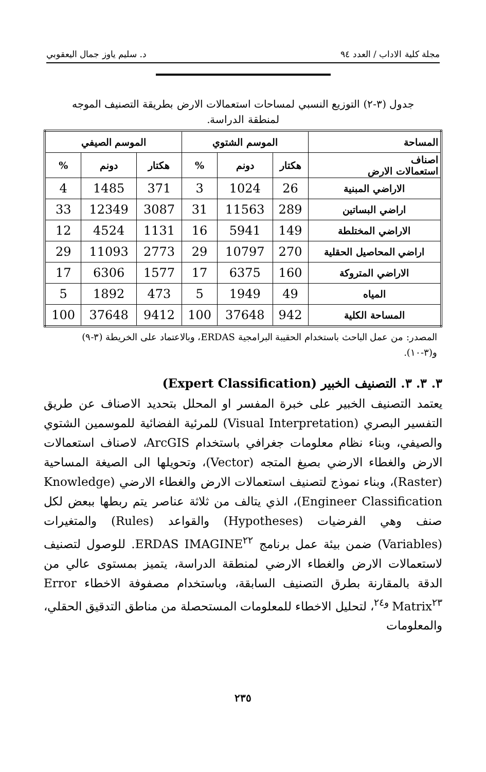مجلة كلية الاداب / العدد ٩٤ د. سليم ياوز جمال اليعقوبي
جدول (٣-٢) التوزيع النسبي لمساحات استعمالات الارض بطريقة التصنيف الموجه لمنطقة الدراسة.
| المساحة | الموسم الشتوي | | | الموسم الصيفي | | |
| --- | --- | --- | --- | --- | --- | --- |
| اصناف استعمالات الارض | هكتار | دونم | % | هكتار | دونم | % |
| الاراضي المبنية | 26 | 1024 | 3 | 371 | 1485 | 4 |
| اراضي البساتين | 289 | 11563 | 31 | 3087 | 12349 | 33 |
| الاراضي المختلطة | 149 | 5941 | 16 | 1131 | 4524 | 12 |
| اراضي المحاصيل الحقلية | 270 | 10797 | 29 | 2773 | 11093 | 29 |
| الاراضي المتروكة | 160 | 6375 | 17 | 1577 | 6306 | 17 |
| المياه | 49 | 1949 | 5 | 473 | 1892 | 5 |
| المساحة الكلية | 942 | 37648 | 100 | 9412 | 37648 | 100 |
المصدر: من عمل الباحث باستخدام الحقيبة البرامجية ERDAS، وبالاعتماد على الخريطة (٣-٩) و(٣-١٠).
٣. ٣. ٣. التصنيف الخبير (Expert Classification)
يعتمد التصنيف الخبير على خبرة المفسر او المحلل بتحديد الاصناف عن طريق التفسير البصري (Visual Interpretation) للمرئية الفضائية للموسمين الشتوي والصيفي، وبناء نظام معلومات جغرافي باستخدام ArcGIS، لاصناف استعمالات الارض والغطاء الارضي بصيغ المتجه (Vector)، وتحويلها الى الصيغة المساحية (Raster)، وبناء نموذج لتصنيف استعمالات الارض والغطاء الارضي (Knowledge Engineer Classification)، الذي يتالف من ثلاثة عناصر يتم ربطها ببعض لكل صنف وهي الفرضيات (Hypotheses) والقواعد (Rules) والمتغيرات (Variables) ضمن بيئة عمل برنامج ERDAS IMAGINE<sup>٢٢</sup>. للوصول لتصنيف لاستعمالات الارض والغطاء الارضي لمنطقة الدراسة، يتميز بمستوى عالي من الدقة بالمقارنة بطرق التصنيف السابقة، وباستخدام مصفوفة الاخطاء Error Matrix<sup>٢٣ و٢٤</sup>، لتحليل الاخطاء للمعلومات المستحصلة من مناطق التدقيق الحقلي، والمعلومات
٢٣٥